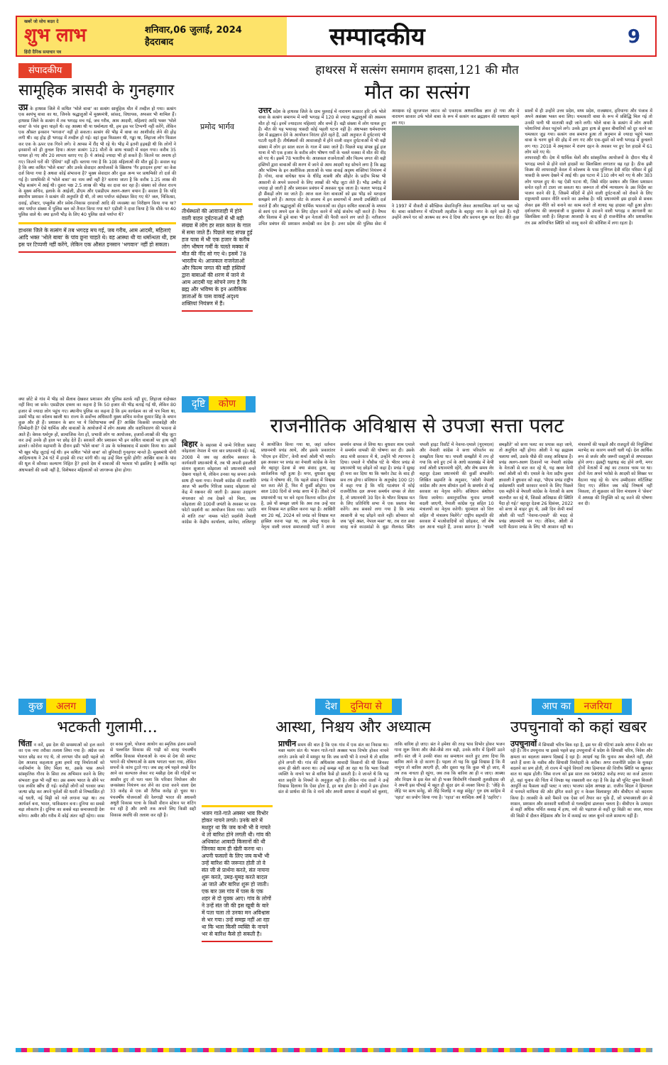खबरें जो सोच बदल दे
शुभ लाभ
हिंदी दैनिक समाचार पत्र
शनिवार,06 जुलाई, 2024
हैदराबाद
सम्पादकीय
9
संपादकीय
सामूहिक त्रासदी के गुनहगार
उप्र के हाथरस जिले में कथित 'भोले बाबा' का सत्संग सामूहिक मौत में तब्दील हो गया। सत्संग एक स्वयंभू बाबा का था, जिनके श्रद्धालुओं में मुख्यमंत्री, सांसद, विधायक, अफसर भी शामिल हैं। हाथरस जिले के सत्संग में तब भगदड़ मच गई, जब गरीब, आम आदमी, महिलाएं आदि भक्त 'भोले बाबा' के पांव छूना चाहते थे। वह आस्था थी या धर्मान्धता थी, हम इस पर टिप्पणी नहीं करेंगे, लेकिन एक औसत इनसान 'भगवान' नहीं हो सकता। सत्संग की भीड़ में बाबा का आशीर्वाद लेने की होड़ लगी थी। वह होड़ ही भगदड़ में तब्दील हो गई। वहां कुछ फिसलन थी, गड्ढा था, लिहाजा लोग फिसल कर एक के ऊपर एक गिरने लगे। वे आपस में रौंद भी रहे थे। भीड़ में इतनी हड़बड़ी थी कि लोगों ने इनसानों को ही कुचल दिया। अंततः सत्संग 121 मौतों के साथ त्रासदी में बदल गया। करीब 35 घायल हो गए और 20 लापता बताए गए हैं। ये आंकड़े ज्यादा भी हो सकते हैं। कितने घर अनाथ हो गए। कितने घरों की 'देवियां' नहीं रहीं। बताया गया है कि 108 महिलाओं की मौत हुई है। सवाल यह है कि क्या कथित 'भोले बाबा' और उनके सेवादार आयोजकों के खिलाफ 'गैर इरादतन हत्या' का केस दर्ज किया गया है अथवा कोई संभावना है? मुख्य सेवादार और कुछ अन्य पर प्राथमिकी तो दर्ज की गई है। प्राथमिकी में 'भोले बाबा' का नाम क्यों नहीं है? बताया जाता है कि करीब 1.25 लाख की भीड़ सत्संग में आई थी। दूसरा पक्ष 2.5 लाख की भीड़ का दावा कर रहा है। संख्या को लेकर राज्य के मुख्य सचिव, इलाके के आईजी, डीएम और एसडीएम अलग-अलग बयान हैं। सवाल है कि यदि स्थानीय प्रशासन ने सत्संग की अनुमति दी थी, तो क्या पर्याप्त बंदोबस्त किए गए थे? जल, चिकित्सा, दवाई, डॉक्टर, एम्बुलेंस और प्रवेश-निकास दरवाजों आदि की व्यवस्था का निरीक्षण किया गया था? क्या पर्याप्त संख्या में पुलिस बल को तैनात किया गया था? एडीजी ने दावा किया है कि मौके पर 40 पुलिस वाले थे। क्या इतनी भीड़ के लिए 40 पुलिस वाले पर्याप्त थे?
हाथरस जिले के सत्संग में तब भगदड़ मच गई, जब गरीब, आम आदमी, महिलाएं आदि भक्त 'भोले बाबा' के पांव छूना चाहते थे। वह आस्था थी या धर्मान्धता थी, हम इस पर टिप्पणी नहीं करेंगे, लेकिन एक औसत इनसान 'भगवान' नहीं हो सकता।
हाथरस में सत्संग समागम हादसा,121 की मौत
मौत का सत्संग
प्रमोद भार्गव
तीर्थस्थलों की आवाजाही में होने वाली वाहन दुर्घटनाओं में भी बड़ी संख्या में लोग हर साल काल के गाल में समा जाते हैं। पिछले माह संपन्न हुई हज यात्रा में भी एक हजार के करीब लोग भीषण गर्मी के चलते मक्का में मौत की नींद सो गए थे। इसमें 78 भारतीय थे। आजकल राजनेताओं और फिल्म जगत की बड़ी हस्तियों द्वारा बाबाओं की शरण में जाने से आम आदमी यह सोचने लगा है कि ब्रह्म और भविष्य के इन अलौकिक ज्ञाताओं के पास वाकई अदृश्य शक्तियां नियंत्रण में हैं।
उत्तर प्रदेश के हाथरस जिले के ग्राम पुलराई में नारायण साकार हरि उर्फ भोले बाबा के सत्संग समागम में मची भगदड़ में 120 से ज्यादा श्रद्धालुओं की असमय मौत हो गई। इनमें ज्यादातर महिलाएं और बच्चे हैं। बड़ी संख्या में लोग घायल हुए हैं। मौत की यह भयावह त्रासदी कोई पहली घटना नहीं है। अंधभक्त धर्मपरायण देश में ब्रह्मज्ञान देने के आयोजन निरंतर होते रहते हैं, उसी अनुपात में दुर्घटनाएं भी घटती रहती हैं। तीर्थस्थलों की आवाजाही में होने वाली वाहन दुर्घटनाओं में भी बड़ी संख्या में लोग हर साल काल के गाल में समा जाते हैं। पिछले माह संपन्न हुई हज यात्रा में भी एक हजार के करीब लोग भीषण गर्मी के चलते मक्का में मौत की नींद सो गए थे। इसमें 78 भारतीय थे। आजकल राजनेताओं और फिल्म जगत की बड़ी हस्तियों द्वारा बाबाओं की शरण में जाने से आम आदमी यह सोचने लगा है कि ब्रह्म और भविष्य के इन अलौकिक ज्ञाताओं के पास वाकई अदृश्य शक्तियां नियंत्रण में हैं। गोया, बाबा बाघेश्वर धाम के धीरेंद्र शास्त्री और सीहोर के प्रदीप मिश्रा भी आसानी से अपने प्रवचनों के लिए लाखों की भीड़ जुटा लेते हैं। भीड़ उम्मीद से ज्यादा हो जाती है और प्रशासन प्रबंधन में अकसर चूक जाता है। फलतः भगदड़ में ही सैंकड़ों लोग मर जाते हैं। आज कल नेता बाबाओं को इस भीड़ को मतदाता समझने लगे हैं। अतएव वोट के लालच में इन समागमों में अपनी उपस्थिति दर्ज कराते हैं और श्रद्धालुओं की धार्मिक भावनाओं का दोहन कथित बाबाओं के मध्यम से स्वयं एवं अपने दल के लिए दोहन करने में कोई संकोच नहीं करते हैं। वैभव और विलास में डूबे बाबा भी इन नेताओं की पैरवी करने लग जाते हैं। नतीजतन उचित प्रबंधन की प्रशासन अनदेखी कर देता है। उत्तर प्रदेश की पुलिस सेवा में आरक्षक रहे सूरजपाल जाटव को एकाएक आध्यात्मिक ज्ञान हो गया और वे नारायण साकार उर्फ भोले बाबा के रूप में सत्संग कर ब्रह्मज्ञान की रसधारा बहाने लग गए।
ने 1997 में नौकरी से स्वैच्छिक सेवानिवृत्ति लेकर आध्यात्मिक मार्ग पर चल पड़े थे। बाबा कांसीनगर में पटियाली तहसील के बहादुर नगर के रहने वाले हैं। यही उन्होंने अपने घर को आश्रम का रूप दे दिया और प्रवचन शुरू कर दिए। बीते कुछ सालों में ही उन्होंने उत्तर प्रदेश, मध्य प्रदेश, राजस्थान, हरियाणा और पंजाब में अपने असंख्य भक्त बना लिए। चमत्कारी बाबा के रूप में प्रसिद्धि मिल गई तो उनकी पत्नी भी माताश्री कही जाने लगी। भोले बाबा के सत्संग में लोग अपनी परेशानियां लेकर पहुंचने लगे। उनके द्वारा हाथ से छूकर बीमारियों को दूर करने का चमत्कार जुड़ गया। सत्संग जब समाप्त हुआ तो अनुमान से ज्यादा पहुंचे भक्त बाबा के चरण छूने की होड़ में लग गए और एक-दूसरे को मची भगदड़ में कुचलने लग गए। 2018 में अमृतसर में रावण दहन के अवसर पर हुए रेल हादसे में 61 लोग मारे गए थे।
लापरवाही थी। देश में धार्मिक मेलों और सांस्कृतिक आयोजनों के दौरान भीड़ में भगदड़ मचने से होने वाले हादसों का सिलसिला लगातार बढ़ रहा है। ठीक इसी किस्म की लापरवाही केरल में कोल्लम के पास पुत्तिंगल देवी मंदिर परिसर में हुई त्रासदी के समय देखने में आई थी। इस घटना में 110 लोग मारे गए थे और 383 लोग घायल हुए थे। यह ऐसी घटना थी, जिसे मंदिर प्रबंधन और जिला प्रशासन सचेत रहते तो टाला जा सकता था। जरूरत तो शीर्ष न्यायालय के उस निर्देश का पालन करने की है, जिसमें मंदिरों में होने वाली दुर्घटनाओं को रोकने के लिए राष्ट्रव्यापी समान नीति बनाने का उल्लेख है। यदि प्रधानमंत्री इस हादसे से सबक लेकर इस नीति को बनाने का काम करते तो शायद यह हादसा नहीं हुआ होता। दर्शनलाभ की जल्दबाजी व कुप्रबंधन से उपजने वाली भगदड़ व आगजनी का सिलसिला जारी है। लिहाजा आजादी के बाद से ही राजनीतिक और प्रशासनिक तंत्र उस अनियंत्रित स्थिति को काबू करने की कोशिश में लगा रहता है।
क्या छोटे से गांव में भीड़ को सैलाब देखकर प्रशासन और पुलिस सतर्क नहीं हुए, लिहाजा बंदोबस्त नहीं किए जा सके। एसडीएम दफ्तर का कहना है कि 50 हजार की भीड़ बताई गई थी, लेकिन 80 हजार से ज्यादा लोग पहुंच गए। स्थानीय पुलिस का कहना है कि हम कार्यक्रम का जो पत्र मिला था, उसमें भीड़ का कॉलम खाली था। राज्य के सर्वोच्च अधिकारी मुख्य सचिव मनोज कुमार सिंह के बयान कुछ और ही हैं। प्रशासन के स्तर पर ये विरोधाभास क्यों हैं? आखिर किसकी जवाबदेही और जिम्मेदारी है? ऐसे धार्मिक और बाबाओं के आयोजनों में लोग आस्था और कष्टनिवारण की भावना से आते हैं। बेशक धर्मगुरु हों, सामाजिक नेता हों, प्रभावी लोग या आयोजक, हजारों-लाखों की भीड़ जुटा कर उन्हें उनके ही हाल पर छोड़ देते हैं। सरकारें और प्रशासन भी इन कथित बाबाओं पर हाथ नहीं डालते। कोरोना महामारी के दौरान इसी 'भोले बाबा' ने उप्र के फर्रुखाबाद में सत्संग किया था। उसमें भी खूब भीड़ जुटाई गई थी। हम कथित 'भोले बाबा' को बुनियादी गुनहगार मानते हैं। मुख्यमंत्री योगी आदित्यनाथ ने 24 घंटे में हादसे की रपट मांगी थी। वह उन्हें मिल चुकी होगी! आखिर बाबा के पांव की धूल में कौनसा कल्याण निहित है? हमारे देश में बाबाओं की भरमार भी इसलिए है क्योंकि यहां अंधभक्तों की कमी नहीं है, विशेषकर महिलाओं को जागरूक होना होगा।
दृष्टि कोण
राजनीतिक अविश्वास से उपजा सत्ता पलट
बिहार के सहरसा में जन्मे गिरिजा प्रसाद कोइराला नेपाल में चार बार प्रधानमंत्री रहे। मई, 2008 में जब वह अंतरिम सरकार के कार्यकारी प्रधानमंत्री थे, तब भी अपनी इकलौती संतान सुजाता कोइराला को प्रधानमंत्री बनते देखना चाहते थे, लेकिन उनका यह सपना उनके साथ ही चला गया। नेपाली कांग्रेस की राजनीति आज भी स्वर्गीय गिरिजा प्रसाद कोइराला को केंद्र में रखकर की जाती है। उसका उदाहरण मंगलवार को तब देखने को मिला, जब कोइराला की 100वीं जयंती के अवसर पर एक फोटो प्रदर्शनी का आयोजन किया गया। 'क्रांति से शांति तक' नामक फोटो प्रदर्शनी नेपाली कांग्रेस के केंद्रीय कार्यालय, सानेपा, ललितपुर में आयोजित किया गया था, जहां वर्तमान प्रधानमंत्री प्रचंड आये, और इसके प्रकारांतर 'पीएम इन वेटिंग', केपी शर्मा ओली भी पधारे। इस अवसर पर प्रचंड का नेपाली कांग्रेस के नेता शेर बहादुर देउबा से क्या संवाद हुआ, वह सार्वजनिक नहीं हुआ है। मगर, बुधवार सुबह प्रचंड ने घोषणा की, कि पहले संसद में विश्वास मत करा लेते हैं, फिर मैं कुर्सी छोड़ूंगा। एक साल 180 दिनों से प्रचंड सत्ता में हैं। तीसरे टर्म प्रधानमंत्री पद पर बने रहना कितना कठिन होता है, उसे यों समझा जाये कि अब तक उन्हें चार बार विश्वास मत हासिल करना पड़ा है। आखिरी बार 20 मई, 2024 को प्रचंड को विश्वास मत हासिल करना पड़ा था, तब उपेन्द्र यादव के नेतृत्व वाली जनता समाजवादी पार्टी ने अपना समर्थन वापस ले लिया था। बुधवार शाम एमाले ने समर्थन वापसी की घोषणा कर दी। उसके आठ मंत्री सरकार में थे, उन्होंने भी त्यागपत्र दे दिया। एमाले ने चौबीस घंटे के भीतर प्रचंड से प्रधानमंत्री पद छोड़ने को कहा है। प्रचंड ने सुबह ही मना कर दिया था कि फ्लोर टेस्ट के बाद ही सब तय होगा। संविधान के अनुच्छेद 100 (2) में कहा गया है कि यदि गठबंधन में कोई राजनीतिक दल अपना समर्थन वापस ले लेता है, तो प्रधानमंत्री 30 दिन के भीतर विश्वास मत के लिए प्रतिनिधि सभा में एक प्रस्ताव पेश करेंगे। अब सबको लगा गया है कि प्रचंड आसानी से पद छोड़ने वाले नहीं। सोमवार को जब 'सूर्य अस्त, नेपाल मस्त' था, तब रात सवा बारह बजे काठमांडो के बूढ़ा नीलकंठ स्थित चपली हाइट रिसॉर्ट में नेकपा-एमाले (यूएमएल) और नेपाली कांग्रेस ने सत्ता परिवर्तन का समझौता किया था। चपली समझौते में तय हो गया कि बचे हुए टर्म के आधे कालखंड में केपी शर्मा ओली प्रधानमंत्री रहेंगे, और शेष समय शेर बहादुर देउबा प्रधानमंत्री की कुर्सी संभालेंगे। लिखित सहमति के अनुसार, 'ओली नेपाली कांग्रेस और अन्य सीमांत दलों के समर्थन से नई सरकार का नेतृत्व करेंगे। संविधान संशोधन किया जायेगा। समानुपातिक चुनाव प्रणाली बदली जाएगी, नेपाली कांग्रेस गृह सहित 10 मंत्रालयों का नेतृत्व करेगी। यूएमएल को वित्त सहित नौ मंत्रालय मिलेंगे।' राष्ट्रीय सहमति की सरकार में माओवादियों को छोड़कर, जो शेष दल आना चाहते हैं, उनका स्वागत है। 'चपली समझौते' को सत्ता पलट का प्रयास कहा जाये, तो अनुचित नहीं होगा। ओली ने यह ब्रह्मास्त्र चलाया क्यों, उसके पीछे की वजह अविश्वास है। प्रचंड अलग-अलग ठिकानों पर नेपाली कांग्रेस के नेताओं से बात कर रहे थे, यह खबर केपी शर्मा ओली को थी। एमाले के नेता प्रदीप कुमार ज्ञावाली ने बुधवार को कहा, 'पीएम प्रचंड राष्ट्रीय सर्वसम्मति वाली सरकार बनाने के लिए पिछले एक महीने से नेपाली कांग्रेस के नेताओं के साथ बातचीत कर रहे थे, जिससे अविश्वास की स्थिति पैदा हो गई।' बहादुर देउबा 26 दिसंबर, 2022 को सत्ता से बाहर हुए थे, उसी दिन केपी शर्मा ओली की पार्टी 'नेकपा-एमाले' की मदद से प्रचंड प्रधानमंत्री बन गए। लेकिन, ओली से पटरी बैठाना प्रचंड के लिए भी आसान नहीं था। मंत्रालयों की फाइलें और राजदूतों की नियुक्तियां मतभेद का कारण बनती चली गईं। देश आर्थिक रूप से जर्जर और जरूरी वस्तुओं से अभावग्रस्त होने लगा। इंडस्ट्री धड़ाधड़ बंद होने लगी, मगर दोनों नेताओं में अहं का टकराव चरम पर था। दोनों नेता अपने भरोसे के आदमी को शिखर पर बैठाना चाह रहे थे। पांच उम्मीदवार शॉर्टलिस्ट किए गए। लेकिन जब कोई निष्कर्ष नहीं निकला, तो शुक्रवार को वित्त मंत्रालय ने 'सेबन' में अध्यक्ष की नियुक्ति को रद्द करने की घोषणा कर दी।
कुछ अलग
भटकती गुलामी...
चिंता न करें, इस देश की समस्याओं को हल करने का एक नया तरीका तलाश लिया गया है। अंग्रेज जब भारत छोड़ कर गए थे, तो लगभग पौन सदी पहले जो देश आजाद कहलाता हुआ हमारे राष्ट्र निर्माताओं को नवनिर्माण के लिए मिला था, उसके पास अपने सांस्कृतिक गौरव के सिवा तब अभिमान करने के लिए संभवतः कुछ भी नहीं था। उस समय भारत के सीने पर एक लकीर खींच दी गई। करोड़ों लोगों को घरबार जमा जत्था छोड़ कर अपने पूर्वजों की धरती से निष्कासित हो नई धरती, नई मिट्टी को गले लगाना पड़ा था। तब आर्यवर्त बना, भारत, पाकिस्तान बना। दुनिया का सबसे बड़ा लोकतंत्र है। दुनिया का सबसे बड़ा समाजवादी देश बनेगा। अमीर और गरीब में कोई अंतर नहीं रहेगा। वरस दर बरस गुजरे, योजना आयोग का स्मृतिक इंजन सपनों से पल्लवित विकास की गाड़ी को बारह पंचवर्षीय आर्थिक विकास योजनाओं के नाम से देश की सरपट भगाने की घोषणाओं के साथ भगाता चला गया, लेकिन सपनों के कांच टूटते गए। जब छह वर्ष पहले अच्छे दिन आने का कल्पतरु लेकर नए मसीहा देश की गद्दियों पर आसीन हुए तो पता चला कि परिवार नियोजन और जनसंख्या नियंत्रण कर लेने का दावा करने वाला देश 33 करोड़ से एक सौ तैंतीस करोड़ हो चुका था। पंचवर्षीय योजनाओं की रेलगाड़ी भारत की अधबनी अधूरी विकास यात्रा के किसी वीरान स्टेशन पर शंटिंग कर रही है और अभी तक अपने लिए किसी सही विकास अवधि की तलाश कर रही है।
देश दुनिया से
आस्था, निश्चय और अध्यात्म
भजन गाते-गाते अक्सर भाव विभोर होकर नाचने लगते। उनके बारे में मशहूर था कि जब कभी भी वे नाचते थे तो बारिश होने लगती थी। गांव की अधिकांश आबादी किसानों की थी जिनका काम ही खेती करना था। अपनी फसलों के लिए जब कभी भी उन्हें बारिश की जरूरत होती तो वे संत जी से प्रार्थना करते, संत नाचना शुरू करते, उमड़-घुमड़ करते बादल आ जाते और बारिश शुरू हो जाती। एक बार उस गांव में पास के एक शहर से दो युवक आए। गांव के लोगों ने उन्हें संत जी की इस खूबी के बारे में पता चला तो उनका मन अविश्वास से भर गया। उन्हें समझ नहीं आ रहा था कि भला किसी व्यक्ति के नाचने भर से बारिश कैसे हो सकती है।
प्राचीन समय की बात है कि एक गांव में एक संत का निवास था। मस्त मलंग संत थे। भजन गाते-गाते अक्सर भाव विभोर होकर नाचने लगते। उनके बारे में मशहूर था कि जब कभी भी वे नाचते थे तो बारिश होने लगती थी। गांव की अधिकांश आबादी किसानों की थी जिनका काम ही खेती करना था। उन्हें समझ नहीं आ रहा था कि भला किसी व्यक्ति के नाचने भर से बारिश कैसे हो सकती है। वे जानते थे कि यह बात प्रकृति के नियमों के अनुकूल नहीं है। लेकिन गांव वालों ने उन्हें विश्वास दिलाया कि ऐसा होता है, हर बार होता है। लोगों ने इक होकर संत से प्रार्थना की कि वे नाचें और अपनी साधना से बादलों को बुलाएं, ताकि बारिश हो जाए। संत ने हमेशा की तरह भाव विभोर होकर भजन गाना शुरू किया और जैसे-जैसे तान बढ़ी, उनके शरीर में हिलोरें उठने लगीं। संत जी ने उनकी शंका का समाधान करते हुए उत्तर दिया कि बारिश आने के दो कारण हैं। पहला तो यह कि मुझे विश्वास है कि मैं नाचूंगा तो बारिश आएगी ही, और दूसरा यह कि कुछ भी हो जाए, मैं तब तक नाचता ही रहूंगा, जब तक कि बारिश आ ही न जाए। आस्था और निश्चय के इस मेल को ही भक्त शिरोमणि गोस्वामी तुलसीदास जी ने अपनी इस चौपाई में बहुत ही सुंदर ढंग से व्यक्त किया है: 'जेहि के जेहि पर सत्य सनेहू, सो तेहि मिलहि न कछु संदेहू।' गुरु ग्रंथ साहिब में 'रहाउ' का प्रयोग किया गया है। 'रहाउ' का शाब्दिक अर्थ है 'ठहरिए'।
आप का नजरिया
उपचुनावों को कहां खबर
उपचुनावों में सियासी चरित्र बिक रहा है, इस घर की घंटियां उसके आंगन में शोर कर रही हैं। तीन उपचुनाव या इससे पहले छह उपचुनावों में प्रदेश के सियासी चरित्र, निवेश और क्षमता का बदलता स्वरूप दिखाई दे रहा है। आश्चर्य यह कि चुनाव अब बोलते नहीं, तौले जाते हैं सत्ता के नसीब और सियासी रिश्तेदारी के करीब। अगर राजनीति प्रदेश के मुकद्दर बदलने का प्रण होती, तो राज्य में पहुंचे विचारों तथा हिमाचल की वित्तीय स्थिति पर खुलकर बात या बहस होती। जिस राज्य को इस साल तक 94992 करोड़ रुपए का कर्ज उतारना हो, वहां चुनाव की चिंता में विपक्ष यह रखवाली कर रहा है कि डेढ़ सौ यूनिट मुफ्त बिजली आपूर्ति का फैसला कहीं पलट न जाए। भाजपा प्रदेश अध्यक्ष डा. राजीव बिंदल ने हिमाचल में पनपते माफिया की ओर इंगित करते हुए न केवल बिलासपुर और बीबीएन को बदनाम किया है। तरक्की के सारे पैमाने एक ऐसा वर्ग तैयार कर चुके हैं, जो प्रभावशाली ढंग से शासन, प्रशासन और सरकारी मशीनरी से गलबहियां डालकर चलता है। बीबीएन के उत्पादन से कहीं अधिक चर्चित कबाड़ में हाथ, नशे की पड़ताल से कहीं दूर बिक्री का जाल, शराब की बिक्री में दौलत बेहिसाब और रेत में कमाई का जाल बुनने वाले सामान्य नहीं हैं।